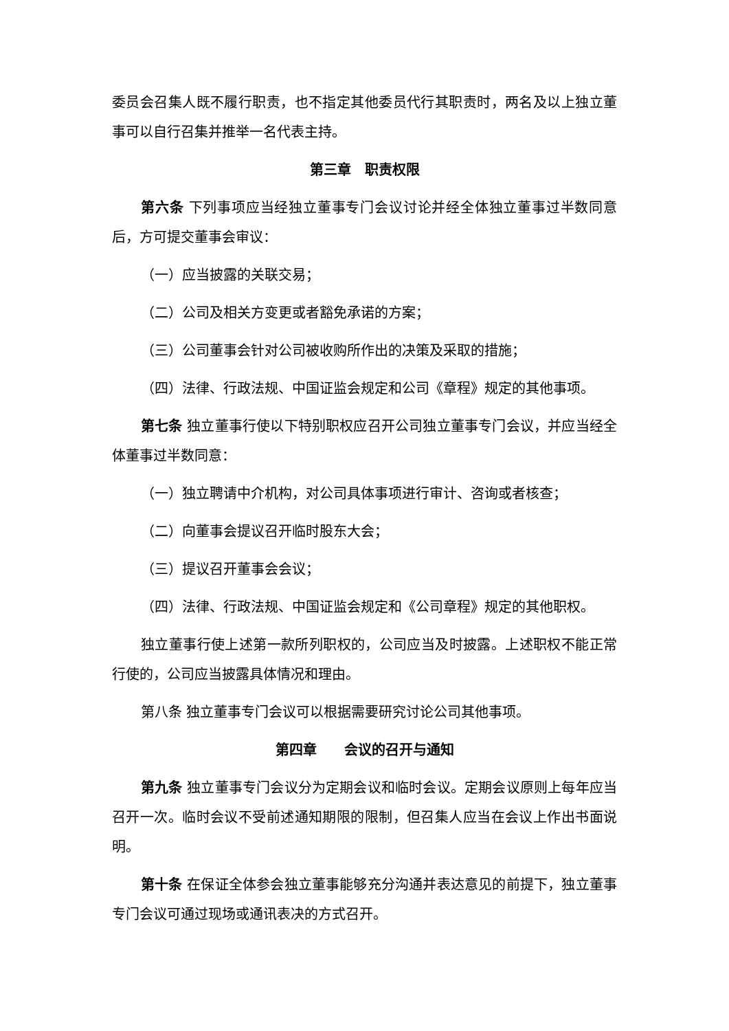委员会召集人既不履行职责，也不指定其他委员代行其职责时，两名及以上独立董事可以自行召集并推举一名代表主持。
第三章　职责权限
第六条 下列事项应当经独立董事专门会议讨论并经全体独立董事过半数同意后，方可提交董事会审议：
（一）应当披露的关联交易；
（二）公司及相关方变更或者豁免承诺的方案；
（三）公司董事会针对公司被收购所作出的决策及采取的措施；
（四）法律、行政法规、中国证监会规定和公司《章程》规定的其他事项。
第七条 独立董事行使以下特别职权应召开公司独立董事专门会议，并应当经全体董事过半数同意：
（一）独立聘请中介机构，对公司具体事项进行审计、咨询或者核查；
（二）向董事会提议召开临时股东大会；
（三）提议召开董事会会议；
（四）法律、行政法规、中国证监会规定和《公司章程》规定的其他职权。
独立董事行使上述第一款所列职权的，公司应当及时披露。上述职权不能正常行使的，公司应当披露具体情况和理由。
第八条 独立董事专门会议可以根据需要研究讨论公司其他事项。
第四章　　会议的召开与通知
第九条 独立董事专门会议分为定期会议和临时会议。定期会议原则上每年应当召开一次。临时会议不受前述通知期限的限制，但召集人应当在会议上作出书面说明。
第十条 在保证全体参会独立董事能够充分沟通并表达意见的前提下，独立董事专门会议可通过现场或通讯表决的方式召开。